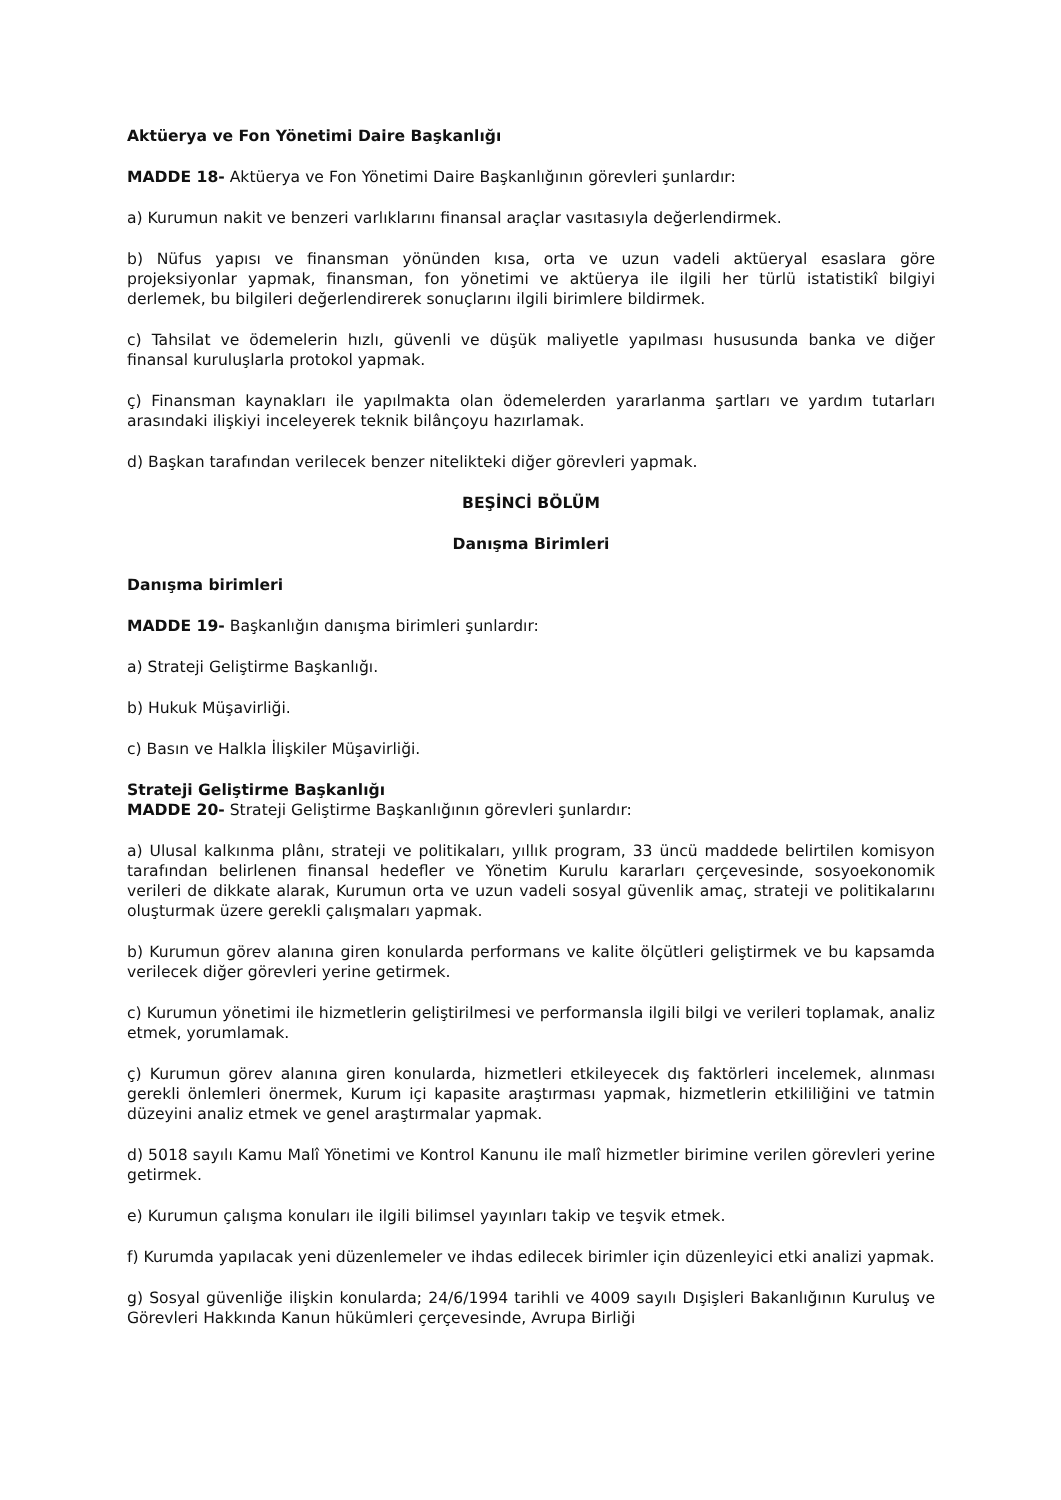Aktüerya ve Fon Yönetimi Daire Başkanlığı
MADDE 18- Aktüerya ve Fon Yönetimi Daire Başkanlığının görevleri şunlardır:
a) Kurumun nakit ve benzeri varlıklarını finansal araçlar vasıtasıyla değerlendirmek.
b) Nüfus yapısı ve finansman yönünden kısa, orta ve uzun vadeli aktüeryal esaslara göre projeksiyonlar yapmak, finansman, fon yönetimi ve aktüerya ile ilgili her türlü istatistikî bilgiyi derlemek, bu bilgileri değerlendirerek sonuçlarını ilgili birimlere bildirmek.
c) Tahsilat ve ödemelerin hızlı, güvenli ve düşük maliyetle yapılması hususunda banka ve diğer finansal kuruluşlarla protokol yapmak.
ç) Finansman kaynakları ile yapılmakta olan ödemelerden yararlanma şartları ve yardım tutarları arasındaki ilişkiyi inceleyerek teknik bilânçoyu hazırlamak.
d) Başkan tarafından verilecek benzer nitelikteki diğer görevleri yapmak.
BEŞİNCİ BÖLÜM
Danışma Birimleri
Danışma birimleri
MADDE 19- Başkanlığın danışma birimleri şunlardır:
a) Strateji Geliştirme Başkanlığı.
b) Hukuk Müşavirliği.
c) Basın ve Halkla İlişkiler Müşavirliği.
Strateji Geliştirme Başkanlığı
MADDE 20- Strateji Geliştirme Başkanlığının görevleri şunlardır:
a) Ulusal kalkınma plânı, strateji ve politikaları, yıllık program, 33 üncü maddede belirtilen komisyon tarafından belirlenen finansal hedefler ve Yönetim Kurulu kararları çerçevesinde, sosyoekonomik verileri de dikkate alarak, Kurumun orta ve uzun vadeli sosyal güvenlik amaç, strateji ve politikalarını oluşturmak üzere gerekli çalışmaları yapmak.
b) Kurumun görev alanına giren konularda performans ve kalite ölçütleri geliştirmek ve bu kapsamda verilecek diğer görevleri yerine getirmek.
c) Kurumun yönetimi ile hizmetlerin geliştirilmesi ve performansla ilgili bilgi ve verileri toplamak, analiz etmek, yorumlamak.
ç) Kurumun görev alanına giren konularda, hizmetleri etkileyecek dış faktörleri incelemek, alınması gerekli önlemleri önermek, Kurum içi kapasite araştırması yapmak, hizmetlerin etkililiğini ve tatmin düzeyini analiz etmek ve genel araştırmalar yapmak.
d) 5018 sayılı Kamu Malî Yönetimi ve Kontrol Kanunu ile malî hizmetler birimine verilen görevleri yerine getirmek.
e) Kurumun çalışma konuları ile ilgili bilimsel yayınları takip ve teşvik etmek.
f) Kurumda yapılacak yeni düzenlemeler ve ihdas edilecek birimler için düzenleyici etki analizi yapmak.
g) Sosyal güvenliğe ilişkin konularda; 24/6/1994 tarihli ve 4009 sayılı Dışişleri Bakanlığının Kuruluş ve Görevleri Hakkında Kanun hükümleri çerçevesinde, Avrupa Birliği